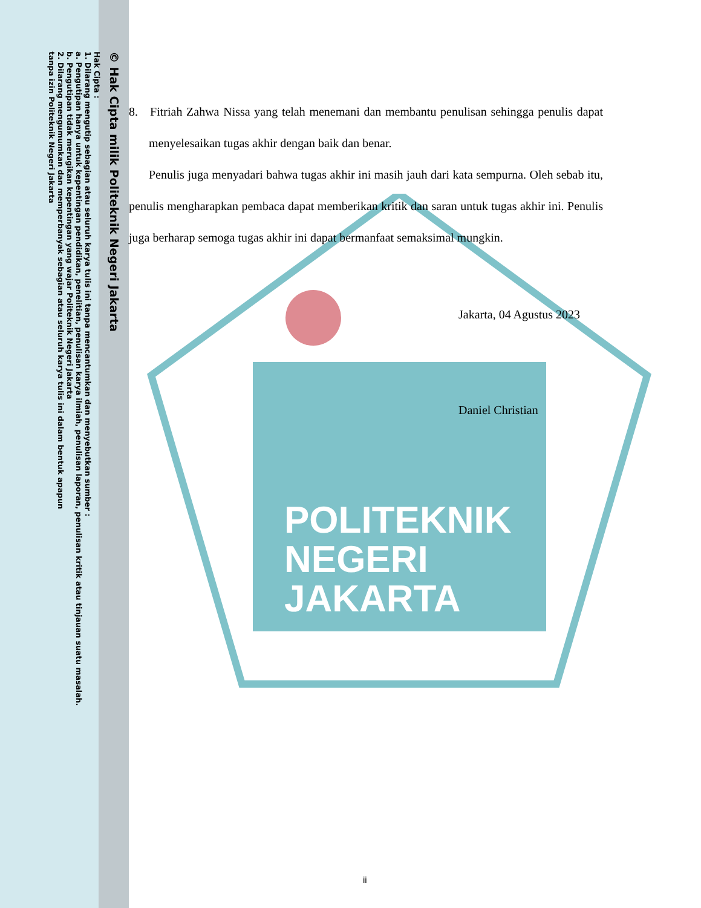POLITEKNIK
NEGERI
JAKARTA
© Hak Cipta milik Politeknik Negeri Jakarta
Hak Cipta :
1. Dilarang mengutip sebagian atau seluruh karya tulis ini tanpa mencantumkan dan menyebutkan sumber :
a. Pengutipan hanya untuk kepentingan pendidikan, penelitian, penulisan karya ilmiah, penulisan laporan, penulisan kritik atau tinjauan suatu masalah.
b. Pengutipan tidak merugikan kepentingan yang wajar Politeknik Negeri Jakarta
2. Dilarang mengumumkan dan memperbanyak sebagian atau seluruh karya tulis ini dalam bentuk apapun
tanpa izin Politeknik Negeri Jakarta
8. Fitriah Zahwa Nissa yang telah menemani dan membantu penulisan sehingga penulis dapat menyelesaikan tugas akhir dengan baik dan benar.
Penulis juga menyadari bahwa tugas akhir ini masih jauh dari kata sempurna. Oleh sebab itu, penulis mengharapkan pembaca dapat memberikan kritik dan saran untuk tugas akhir ini. Penulis juga berharap semoga tugas akhir ini dapat bermanfaat semaksimal mungkin.
Jakarta, 04 Agustus 2023
Daniel Christian
ii